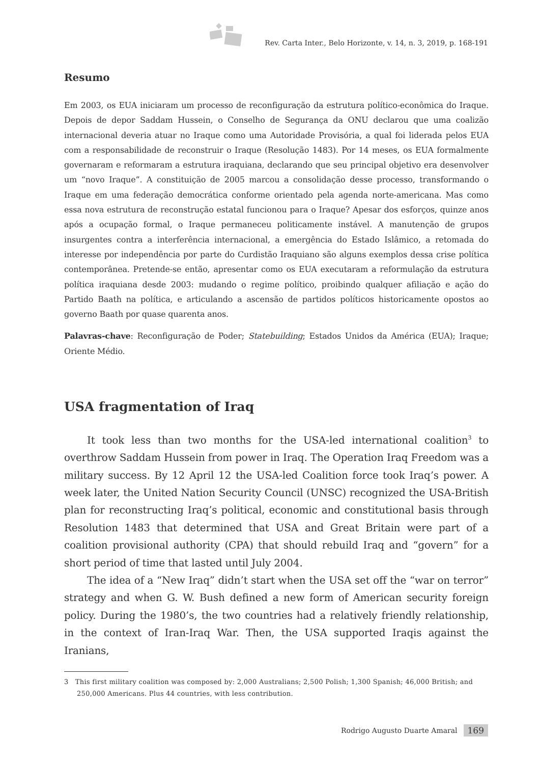Rev. Carta Inter., Belo Horizonte, v. 14, n. 3, 2019, p. 168-191
Resumo
Em 2003, os EUA iniciaram um processo de reconfiguração da estrutura político-econômica do Iraque. Depois de depor Saddam Hussein, o Conselho de Segurança da ONU declarou que uma coalizão internacional deveria atuar no Iraque como uma Autoridade Provisória, a qual foi liderada pelos EUA com a responsabilidade de reconstruir o Iraque (Resolução 1483). Por 14 meses, os EUA formalmente governaram e reformaram a estrutura iraquiana, declarando que seu principal objetivo era desenvolver um “novo Iraque”. A constituição de 2005 marcou a consolidação desse processo, transformando o Iraque em uma federação democrática conforme orientado pela agenda norte-americana. Mas como essa nova estrutura de reconstrução estatal funcionou para o Iraque? Apesar dos esforços, quinze anos após a ocupação formal, o Iraque permaneceu politicamente instável. A manutenção de grupos insurgentes contra a interferência internacional, a emergência do Estado Islâmico, a retomada do interesse por independência por parte do Curdistão Iraquiano são alguns exemplos dessa crise política contemporânea. Pretende-se então, apresentar como os EUA executaram a reformulação da estrutura política iraquiana desde 2003: mudando o regime político, proibindo qualquer afiliação e ação do Partido Baath na política, e articulando a ascensão de partidos políticos historicamente opostos ao governo Baath por quase quarenta anos.
Palavras-chave: Reconfiguração de Poder; Statebuilding; Estados Unidos da América (EUA); Iraque; Oriente Médio.
USA fragmentation of Iraq
It took less than two months for the USA-led international coalition<sup>3</sup> to overthrow Saddam Hussein from power in Iraq. The Operation Iraq Freedom was a military success. By 12 April 12 the USA-led Coalition force took Iraq’s power. A week later, the United Nation Security Council (UNSC) recognized the USA-British plan for reconstructing Iraq’s political, economic and constitutional basis through Resolution 1483 that determined that USA and Great Britain were part of a coalition provisional authority (CPA) that should rebuild Iraq and “govern” for a short period of time that lasted until July 2004.
The idea of a “New Iraq” didn’t start when the USA set off the “war on terror” strategy and when G. W. Bush defined a new form of American security foreign policy. During the 1980’s, the two countries had a relatively friendly relationship, in the context of Iran-Iraq War. Then, the USA supported Iraqis against the Iranians,
3 This first military coalition was composed by: 2,000 Australians; 2,500 Polish; 1,300 Spanish; 46,000 British; and 250,000 Americans. Plus 44 countries, with less contribution.
Rodrigo Augusto Duarte Amaral 169